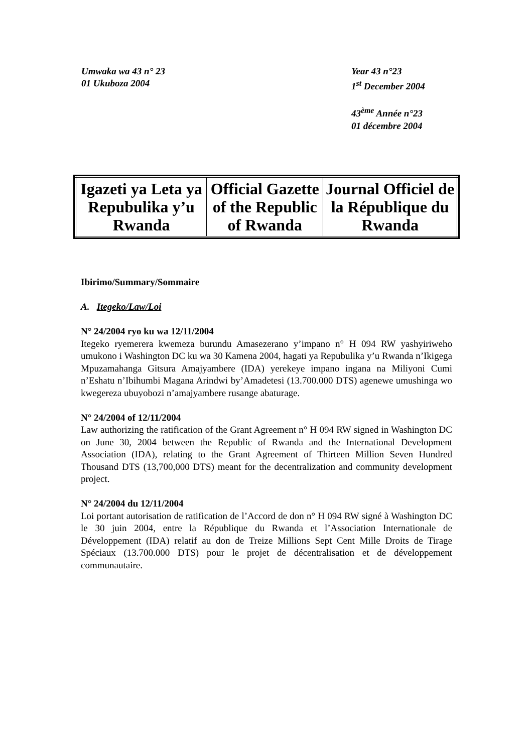Umwaka wa 43 n° 23
01 Ukuboza 2004
Year 43 n°23
1<sup>st</sup> December 2004
43<sup>ème</sup> Année n°23
01 décembre 2004
| Igazeti ya Leta ya Repubulika y’u Rwanda | Official Gazette of the Republic of Rwanda | Journal Officiel de la République du Rwanda |
Ibirimo/Summary/Sommaire
A. Itegeko/Law/Loi
N° 24/2004 ryo ku wa 12/11/2004
Itegeko ryemerera kwemeza burundu Amasezerano y’impano n° H 094 RW yashyiriweho umukono i Washington DC ku wa 30 Kamena 2004, hagati ya Repubulika y’u Rwanda n’Ikigega Mpuzamahanga Gitsura Amajyambere (IDA) yerekeye impano ingana na Miliyoni Cumi n’Eshatu n’Ibihumbi Magana Arindwi by’Amadetesi (13.700.000 DTS) agenewe umushinga wo kwegereza ubuyobozi n’amajyambere rusange abaturage.
N° 24/2004 of 12/11/2004
Law authorizing the ratification of the Grant Agreement n° H 094 RW signed in Washington DC on June 30, 2004 between the Republic of Rwanda and the International Development Association (IDA), relating to the Grant Agreement of Thirteen Million Seven Hundred Thousand DTS (13,700,000 DTS) meant for the decentralization and community development project.
N° 24/2004 du 12/11/2004
Loi portant autorisation de ratification de l’Accord de don n° H 094 RW signé à Washington DC le 30 juin 2004, entre la République du Rwanda et l’Association Internationale de Développement (IDA) relatif au don de Treize Millions Sept Cent Mille Droits de Tirage Spéciaux (13.700.000 DTS) pour le projet de décentralisation et de développement communautaire.